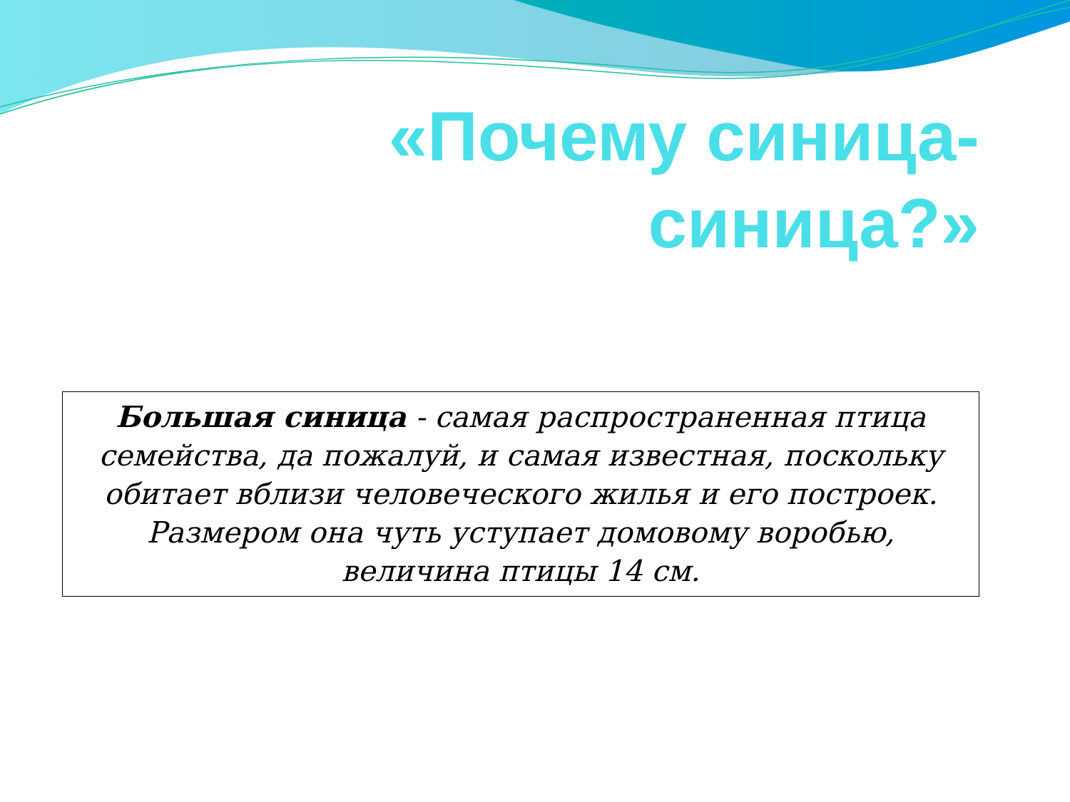«Почему синица-
синица?»
Большая синица - самая распространенная птица семейства, да пожалуй, и самая известная, поскольку обитает вблизи человеческого жилья и его построек. Размером она чуть уступает домовому воробью, величина птицы 14 см.